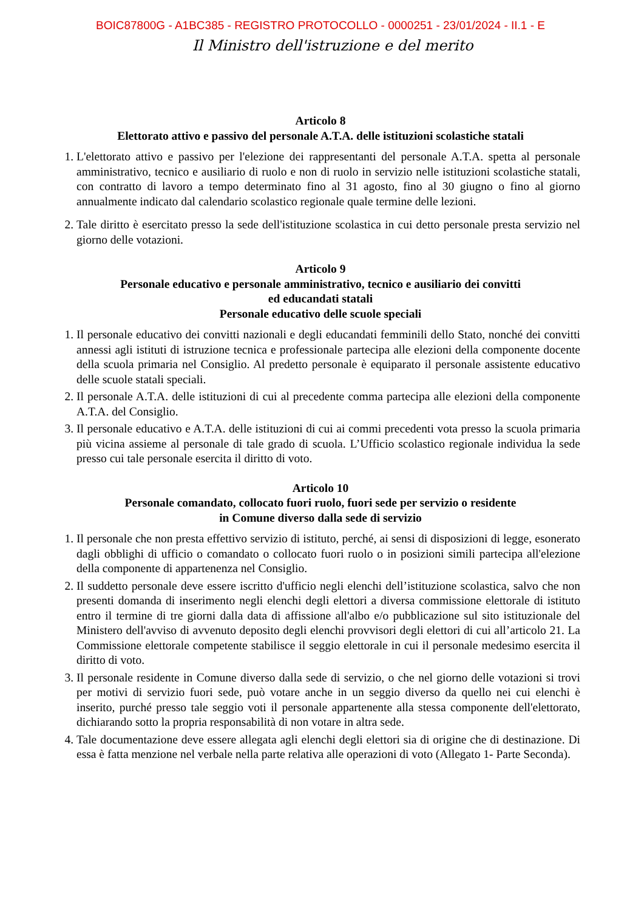BOIC87800G - A1BC385 - REGISTRO PROTOCOLLO - 0000251 - 23/01/2024 - II.1 - E
Il Ministro dell'istruzione e del merito
Articolo 8
Elettorato attivo e passivo del personale A.T.A. delle istituzioni scolastiche statali
1. L'elettorato attivo e passivo per l'elezione dei rappresentanti del personale A.T.A. spetta al personale amministrativo, tecnico e ausiliario di ruolo e non di ruolo in servizio nelle istituzioni scolastiche statali, con contratto di lavoro a tempo determinato fino al 31 agosto, fino al 30 giugno o fino al giorno annualmente indicato dal calendario scolastico regionale quale termine delle lezioni.
2. Tale diritto è esercitato presso la sede dell'istituzione scolastica in cui detto personale presta servizio nel giorno delle votazioni.
Articolo 9
Personale educativo e personale amministrativo, tecnico e ausiliario dei convitti
ed educandati statali
Personale educativo delle scuole speciali
1. Il personale educativo dei convitti nazionali e degli educandati femminili dello Stato, nonché dei convitti annessi agli istituti di istruzione tecnica e professionale partecipa alle elezioni della componente docente della scuola primaria nel Consiglio. Al predetto personale è equiparato il personale assistente educativo delle scuole statali speciali.
2. Il personale A.T.A. delle istituzioni di cui al precedente comma partecipa alle elezioni della componente A.T.A. del Consiglio.
3. Il personale educativo e A.T.A. delle istituzioni di cui ai commi precedenti vota presso la scuola primaria più vicina assieme al personale di tale grado di scuola. L’Ufficio scolastico regionale individua la sede presso cui tale personale esercita il diritto di voto.
Articolo 10
Personale comandato, collocato fuori ruolo, fuori sede per servizio o residente
in Comune diverso dalla sede di servizio
1. Il personale che non presta effettivo servizio di istituto, perché, ai sensi di disposizioni di legge, esonerato dagli obblighi di ufficio o comandato o collocato fuori ruolo o in posizioni simili partecipa all'elezione della componente di appartenenza nel Consiglio.
2. Il suddetto personale deve essere iscritto d'ufficio negli elenchi dell’istituzione scolastica, salvo che non presenti domanda di inserimento negli elenchi degli elettori a diversa commissione elettorale di istituto entro il termine di tre giorni dalla data di affissione all'albo e/o pubblicazione sul sito istituzionale del Ministero dell'avviso di avvenuto deposito degli elenchi provvisori degli elettori di cui all’articolo 21. La Commissione elettorale competente stabilisce il seggio elettorale in cui il personale medesimo esercita il diritto di voto.
3. Il personale residente in Comune diverso dalla sede di servizio, o che nel giorno delle votazioni si trovi per motivi di servizio fuori sede, può votare anche in un seggio diverso da quello nei cui elenchi è inserito, purché presso tale seggio voti il personale appartenente alla stessa componente dell'elettorato, dichiarando sotto la propria responsabilità di non votare in altra sede.
4. Tale documentazione deve essere allegata agli elenchi degli elettori sia di origine che di destinazione. Di essa è fatta menzione nel verbale nella parte relativa alle operazioni di voto (Allegato 1- Parte Seconda).